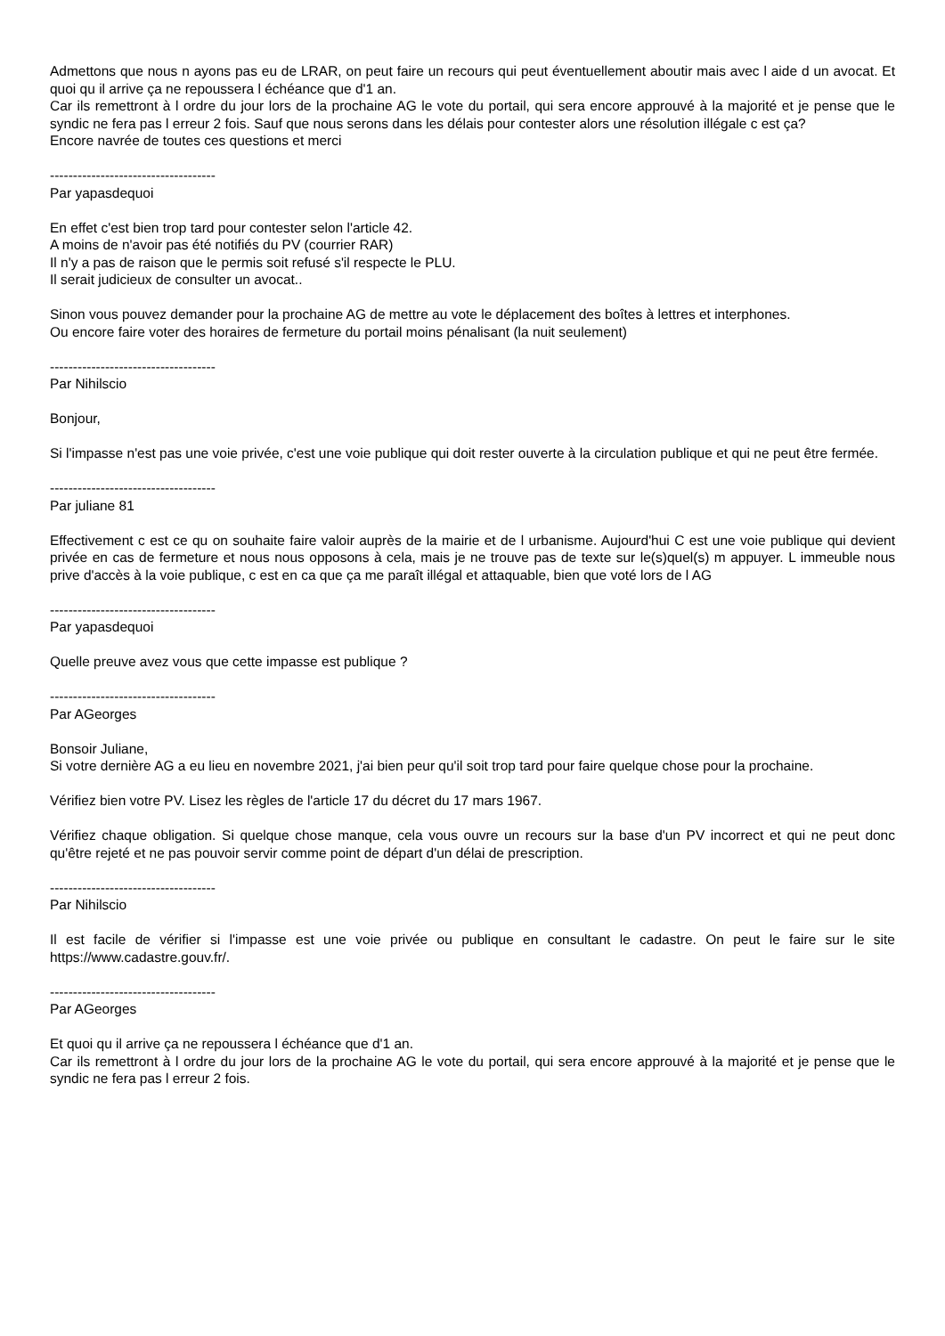Admettons que nous n ayons pas eu de LRAR, on peut faire un recours qui peut éventuellement aboutir mais avec l aide d un avocat. Et quoi qu il arrive ça ne repoussera l échéance que d'1 an.
Car ils remettront à l ordre du jour lors de la prochaine AG le vote du portail, qui sera encore approuvé à la majorité et je pense que le syndic ne fera pas l erreur 2 fois. Sauf que nous serons dans les délais pour contester alors une résolution illégale c est ça?
Encore navrée de toutes ces questions et merci
------------------------------------
Par yapasdequoi
En effet c'est bien trop tard pour contester selon l'article 42.
A moins de n'avoir pas été notifiés du PV (courrier RAR)
Il n'y a pas de raison que le permis soit refusé s'il respecte le PLU.
Il serait judicieux de consulter un avocat..
Sinon vous pouvez demander pour la prochaine AG de mettre au vote le déplacement des boîtes à lettres et interphones.
Ou encore faire voter des horaires de fermeture du portail moins pénalisant (la nuit seulement)
------------------------------------
Par Nihilscio
Bonjour,
Si l'impasse n'est pas une voie privée, c'est une voie publique qui doit rester ouverte à la circulation publique et qui ne peut être fermée.
------------------------------------
Par juliane 81
Effectivement c est ce qu on souhaite faire valoir auprès de la mairie et de l urbanisme. Aujourd'hui C est une voie publique qui devient privée en cas de fermeture et nous nous opposons à cela, mais je ne trouve pas de texte sur le(s)quel(s) m appuyer. L immeuble nous prive d'accès à la voie publique, c est en ca que ça me paraît illégal et attaquable, bien que voté lors de l AG
------------------------------------
Par yapasdequoi
Quelle preuve avez vous que cette impasse est publique ?
------------------------------------
Par AGeorges
Bonsoir Juliane,
Si votre dernière AG a eu lieu en novembre 2021, j'ai bien peur qu'il soit trop tard pour faire quelque chose pour la prochaine.
Vérifiez bien votre PV. Lisez les règles de l'article 17 du décret du 17 mars 1967.
Vérifiez chaque obligation. Si quelque chose manque, cela vous ouvre un recours sur la base d'un PV incorrect et qui ne peut donc qu'être rejeté et ne pas pouvoir servir comme point de départ d'un délai de prescription.
------------------------------------
Par Nihilscio
Il est facile de vérifier si l'impasse est une voie privée ou publique en consultant le cadastre. On peut le faire sur le site https://www.cadastre.gouv.fr/.
------------------------------------
Par AGeorges
Et quoi qu il arrive ça ne repoussera l échéance que d'1 an.
Car ils remettront à l ordre du jour lors de la prochaine AG le vote du portail, qui sera encore approuvé à la majorité et je pense que le syndic ne fera pas l erreur 2 fois.